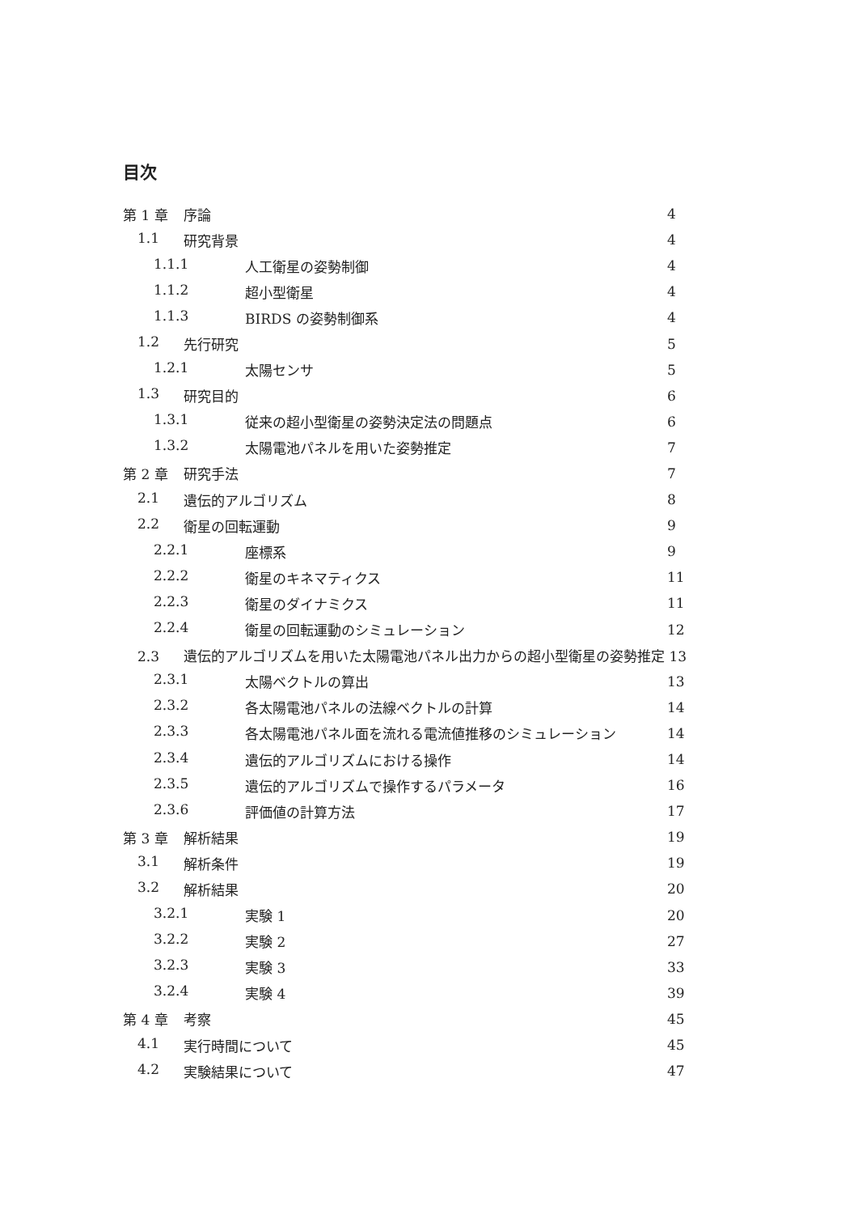目次
第 1 章 序論 4
1.1 研究背景 4
1.1.1 人工衛星の姿勢制御 4
1.1.2 超小型衛星 4
1.1.3 BIRDS の姿勢制御系 4
1.2 先行研究 5
1.2.1 太陽センサ 5
1.3 研究目的 6
1.3.1 従来の超小型衛星の姿勢決定法の問題点 6
1.3.2 太陽電池パネルを用いた姿勢推定 7
第 2 章 研究手法 7
2.1 遺伝的アルゴリズム 8
2.2 衛星の回転運動 9
2.2.1 座標系 9
2.2.2 衛星のキネマティクス 11
2.2.3 衛星のダイナミクス 11
2.2.4 衛星の回転運動のシミュレーション 12
2.3 遺伝的アルゴリズムを用いた太陽電池パネル出力からの超小型衛星の姿勢推定 13
2.3.1 太陽ベクトルの算出 13
2.3.2 各太陽電池パネルの法線ベクトルの計算 14
2.3.3 各太陽電池パネル面を流れる電流値推移のシミュレーション 14
2.3.4 遺伝的アルゴリズムにおける操作 14
2.3.5 遺伝的アルゴリズムで操作するパラメータ 16
2.3.6 評価値の計算方法 17
第 3 章 解析結果 19
3.1 解析条件 19
3.2 解析結果 20
3.2.1 実験 1 20
3.2.2 実験 2 27
3.2.3 実験 3 33
3.2.4 実験 4 39
第 4 章 考察 45
4.1 実行時間について 45
4.2 実験結果について 47